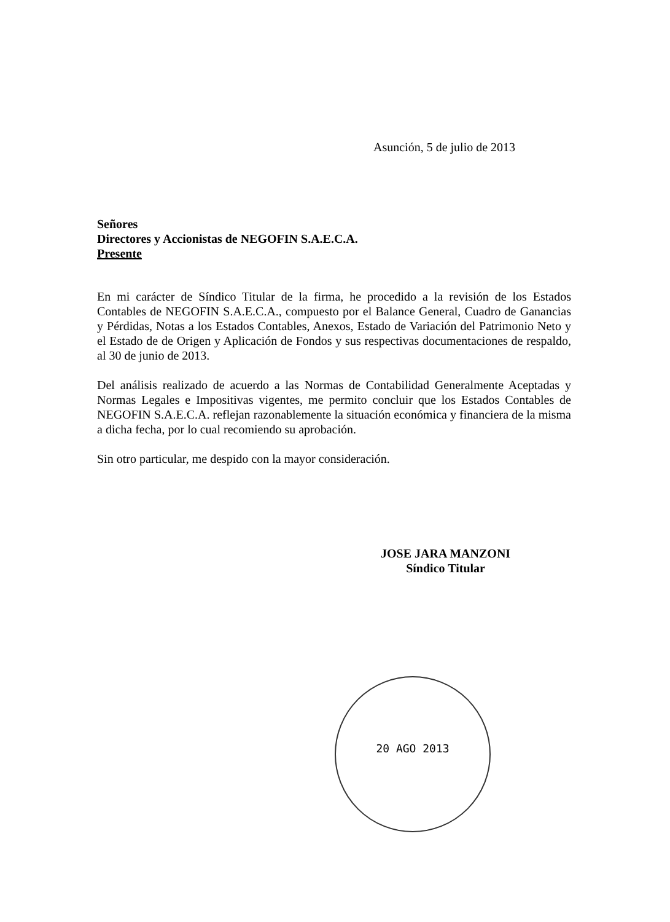Asunción, 5 de julio de 2013
Señores
Directores y Accionistas de NEGOFIN S.A.E.C.A.
Presente
En mi carácter de Síndico Titular de la firma, he procedido a la revisión de los Estados Contables de NEGOFIN S.A.E.C.A., compuesto por el Balance General, Cuadro de Ganancias y Pérdidas, Notas a los Estados Contables, Anexos, Estado de Variación del Patrimonio Neto y el Estado de de Origen y Aplicación de Fondos y sus respectivas documentaciones de respaldo, al 30 de junio de 2013.
Del análisis realizado de acuerdo a las Normas de Contabilidad Generalmente Aceptadas y Normas Legales e Impositivas vigentes, me permito concluir que los Estados Contables de NEGOFIN S.A.E.C.A. reflejan razonablemente la situación económica y financiera de la misma a dicha fecha, por lo cual recomiendo su aprobación.
Sin otro particular, me despido con la mayor consideración.
JOSE JARA MANZONI
Síndico Titular
20 AGO 2013